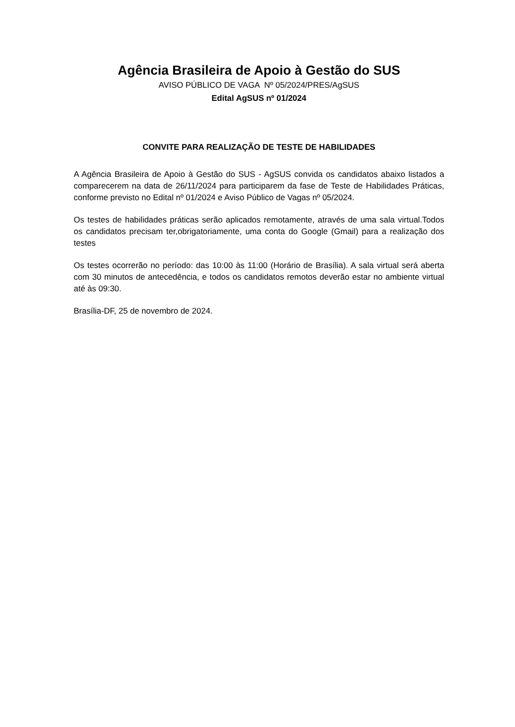Agência Brasileira de Apoio à Gestão do SUS
AVISO PÚBLICO DE VAGA Nº 05/2024/PRES/AgSUS
Edital AgSUS nº 01/2024
CONVITE PARA REALIZAÇÃO DE TESTE DE HABILIDADES
A Agência Brasileira de Apoio à Gestão do SUS - AgSUS convida os candidatos abaixo listados a comparecerem na data de 26/11/2024 para participarem da fase de Teste de Habilidades Práticas, conforme previsto no Edital nº 01/2024 e Aviso Público de Vagas nº 05/2024.
Os testes de habilidades práticas serão aplicados remotamente, através de uma sala virtual.Todos os candidatos precisam ter,obrigatoriamente, uma conta do Google (Gmail) para a realização dos testes
Os testes ocorrerão no período: das 10:00 às 11:00 (Horário de Brasília). A sala virtual será aberta com 30 minutos de antecedência, e todos os candidatos remotos deverão estar no ambiente virtual até às 09:30.
Brasília-DF, 25 de novembro de 2024.